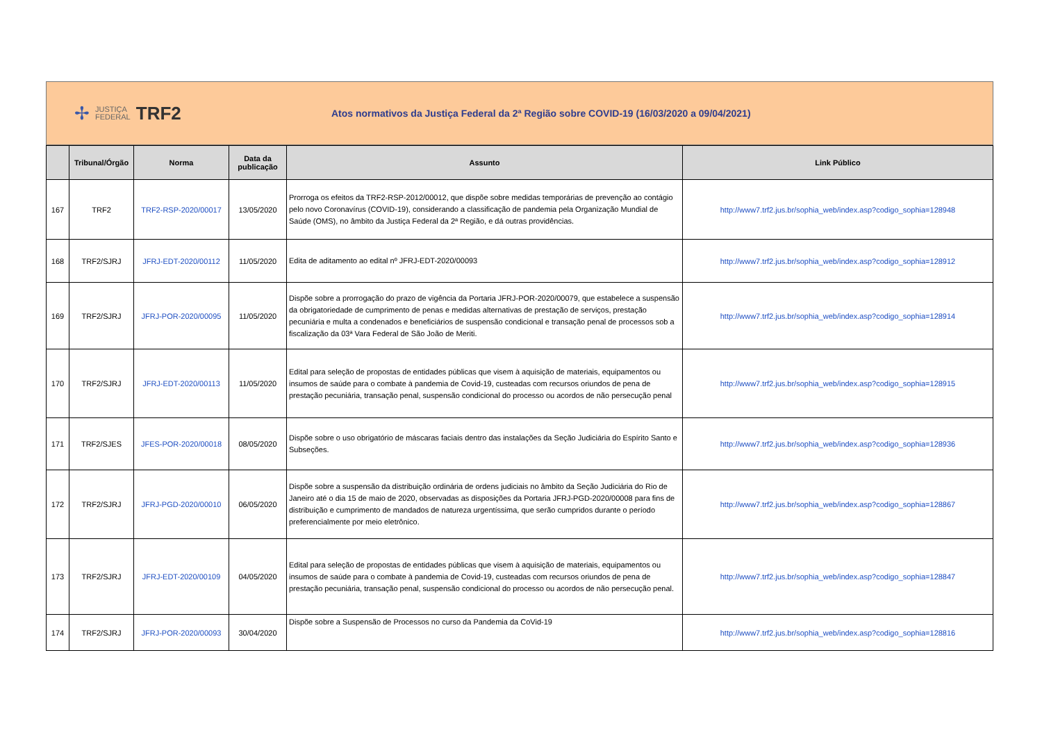✢
JUSTIÇA
FEDERAL
TRF2
Atos normativos da Justiça Federal da 2ª Região sobre COVID-19 (16/03/2020 a 09/04/2021)
| | Tribunal/Órgão | Norma | Data da publicação | Assunto | Link Público |
| --- | --- | --- | --- | --- | --- |
| 167 | TRF2 | TRF2-RSP-2020/00017 | 13/05/2020 | Prorroga os efeitos da TRF2-RSP-2012/00012, que dispõe sobre medidas temporárias de prevenção ao contágio pelo novo Coronavírus (COVID-19), considerando a classificação de pandemia pela Organização Mundial de Saúde (OMS), no âmbito da Justiça Federal da 2ª Região, e dá outras providências. | http://www7.trf2.jus.br/sophia_web/index.asp?codigo_sophia=128948 |
| 168 | TRF2/SJRJ | JFRJ-EDT-2020/00112 | 11/05/2020 | Edita de aditamento ao edital nº JFRJ-EDT-2020/00093 | http://www7.trf2.jus.br/sophia_web/index.asp?codigo_sophia=128912 |
| 169 | TRF2/SJRJ | JFRJ-POR-2020/00095 | 11/05/2020 | Dispõe sobre a prorrogação do prazo de vigência da Portaria JFRJ-POR-2020/00079, que estabelece a suspensão da obrigatoriedade de cumprimento de penas e medidas alternativas de prestação de serviços, prestação pecuniária e multa a condenados e beneficiários de suspensão condicional e transação penal de processos sob a fiscalização da 03ª Vara Federal de São João de Meriti. | http://www7.trf2.jus.br/sophia_web/index.asp?codigo_sophia=128914 |
| 170 | TRF2/SJRJ | JFRJ-EDT-2020/00113 | 11/05/2020 | Edital para seleção de propostas de entidades públicas que visem à aquisição de materiais, equipamentos ou insumos de saúde para o combate à pandemia de Covid-19, custeadas com recursos oriundos de pena de prestação pecuniária, transação penal, suspensão condicional do processo ou acordos de não persecução penal | http://www7.trf2.jus.br/sophia_web/index.asp?codigo_sophia=128915 |
| 171 | TRF2/SJES | JFES-POR-2020/00018 | 08/05/2020 | Dispõe sobre o uso obrigatório de máscaras faciais dentro das instalações da Seção Judiciária do Espírito Santo e Subseções. | http://www7.trf2.jus.br/sophia_web/index.asp?codigo_sophia=128936 |
| 172 | TRF2/SJRJ | JFRJ-PGD-2020/00010 | 06/05/2020 | Dispõe sobre a suspensão da distribuição ordinária de ordens judiciais no âmbito da Seção Judiciária do Rio de Janeiro até o dia 15 de maio de 2020, observadas as disposições da Portaria JFRJ-PGD-2020/00008 para fins de distribuição e cumprimento de mandados de natureza urgentíssima, que serão cumpridos durante o período preferencialmente por meio eletrônico. | http://www7.trf2.jus.br/sophia_web/index.asp?codigo_sophia=128867 |
| 173 | TRF2/SJRJ | JFRJ-EDT-2020/00109 | 04/05/2020 | Edital para seleção de propostas de entidades públicas que visem à aquisição de materiais, equipamentos ou insumos de saúde para o combate à pandemia de Covid-19, custeadas com recursos oriundos de pena de prestação pecuniária, transação penal, suspensão condicional do processo ou acordos de não persecução penal. | http://www7.trf2.jus.br/sophia_web/index.asp?codigo_sophia=128847 |
| 174 | TRF2/SJRJ | JFRJ-POR-2020/00093 | 30/04/2020 | Dispõe sobre a Suspensão de Processos no curso da Pandemia da CoVid-19 | http://www7.trf2.jus.br/sophia_web/index.asp?codigo_sophia=128816 |